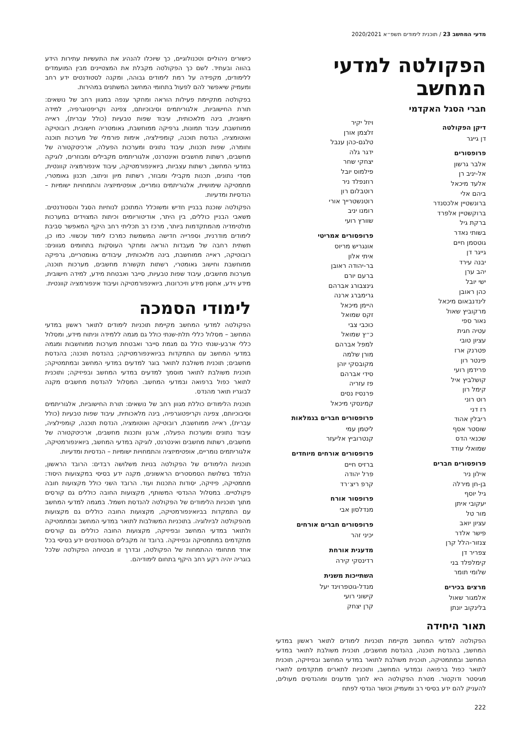מדעי המחשב 23 / תוכנית לימודים תשפ״א 2020/2021
הפקולטה למדעי המחשב
חברי הסגל האקדמי
דיקן הפקולטה
דן גייגר
פרופסורים
אלבר גרשון
אל-יניב רן
אלעד מיכאל
ביהם אלי
ברונשטיין אלכסנדר
ברוקשטיין אלפרד
ברקת גיל
בשותי נאדר
גוטסמן חיים
גייגר דן
יבנה עירד
יהב ערן
ישי יובל
כהן ראובן
לינדנבאום מיכאל
מרקוביץ שאול
נאור ספי
עטיה חגית
עציון טובי
פטרנק ארז
פינטר רון
פרידמן רועי
קושלביץ איל
קימל רון
רוט רוני
רז דני
ריבלין אהוד
שוסטר אסף
שכנאי הדס
שמואלי עודד
פרופסורים חברים
אילון ניר
בן-חן מירלה
גיל יוסף
יעקובי איתן
מור טל
עציון יואב
פישר אלדר
צנזור-הלל קרן
צפריר דן
קימלפלד בני
שלומי תומר
מרצים בכירים
אלמגור שאול
בלינקוב יונתן
ויזל יקיר
זלצמן אורן
טלגם-כהן ענבל
ידגר גלה
יצחקי שחר
פילמוס יובל
רוזנפלד ניר
רוטבלום רון
רוטנשטרייך אורי
רומנו יניב
שוורץ רועי
פרופסורים אמריטי
אונגריש מריוס
איתי אלון
בר-יהודה ראובן
ברעם יורם
גינצבורג אברהם
גרימברג ארנה
היימן מיכאל
זקס שמואל
כוכבי צבי
כ״ץ שמואל
למפל אברהם
מורן שלמה
מקובסקי יוהן
סידי אברהם
פז עזריה
פרנסיז נסים
קמינסקי מיכאל
פרופסורים חברים בגמלאות
ליטמן עמי
קנטרוביץ אליעזר
פרופסורים אורחים מיוחדים
ברזיס חיים
פרל יהודה
קרפ ריצ׳רד
פרופסור אורח
מנדלסון אבי
פרופסורים חברים אורחים
יכיני זהר
מדענית אורחת
רדינסקי קירה
השתייכות משנית
מנדל-גוטפרוינד יעל
קישוני רועי
קרן יצחק
תאור היחידה
הפקולטה למדעי המחשב מקיימת תוכניות לימודים לתואר ראשון במדעי המחשב, בהנדסת תוכנה, בהנדסת מחשבים, תוכנית משולבת לתואר במדעי המחשב ובמתמטיקה, תוכנית משולבת לתואר במדעי המחשב ובפיזיקה, תוכנית לתואר כפול ברפואה ובמדעי המחשב, ותוכניות לתארים מתקדמים לתארי מגיסטר ודוקטור. מטרת הפקולטה היא לחנך מדענים ומהנדסים מעולים, להעניק להם ידע בסיסי רב ומעמיק וכושר הנדסי לפתח
כישורים ניהוליים וטכנולוגיים, כך שיוכלו להנהיג את התעשיות עתירות הידע בהווה ובעתיד. לשם כך הפקולטה מקבלת את המצטיינים מבין המועמדים ללימודים, מקפידה על רמת לימודים גבוהה, ומקנה לסטודנטים ידע רחב ומעמיק שיאפשר להם לפעול בתחומי המחשב המשתנים במהירות.
בפקולטה מתקיימת פעילות הוראה ומחקר ענפה במגוון רחב של נושאים: תורת החישוביות, אלגוריתמים וסיבוכיותם, צפינה וקריפטוגרפיה, למידה חישובית, בינה מלאכותית, עיבוד שפות טבעיות (כולל עברית), ראייה ממוחשבת, עיבוד תמונות, גרפיקה ממוחשבת, גאומטריה חישובית, רובוטיקה ואוטומציה, הנדסת תוכנה, קומפילציה, אימות פורמלי של מערכות תוכנה וחומרה, שפות תכנות, עיבוד נתונים ומערכות הפעלה, ארכיטקטורה של מחשבים, רשתות מחשבים ואינטרנט, אלגוריתמים מקבילים ומבוזרים, לוגיקה במדעי המחשב, רשתות עצביות, ביואינפורמטיקה, עיבוד אינפורמציה קוונטית, מסדי נתונים, תכנות מקבילי ומבוזר, רשתות מיון וניתוב, תכנון גאומטרי, מתמטיקה שימושית, אלגוריתמים נומריים, אופטימיזציה והתמחויות ישומיות – הנדסיות ומדעיות.
הפקולטה שוכנת בבניין חדיש ומשוכלל המתוכנן לנוחיות הסגל והסטודנטים. משאבי הבניין כוללים, בין היתר, אודיטוריומים וכיתות המצוידים במערכות מולטימדיה מהמתקדמות ביותר, מרכז רב תכליתי רחב היקף המאפשר סביבת לימודים מודרנית, וספרייה חדישה המשמשת כמרכז לימוד עכשווי. כמו כן, תשתית רחבה של מעבדות הוראה ומחקר העוסקות בתחומים מגוונים: רובוטיקה, ראייה ממוחשבת, בינה מלאכותית, עיבודים גאומטריים, גרפיקה ממוחשבת וחישוב גאומטרי, רשתות תקשורת מחשבים, מערכות תוכנה, מערכות מחשבים, עיבוד שפות טבעיות, סייבר ואבטחת מידע, למידה חישובית, מידע וידע, אחסון מידע וזיכרונות, ביואינפורמטיקה ועיבוד אינפורמציה קוונטית.
לימודי הסמכה
הפקולטה למדעי המחשב מקיימת תוכניות לימודים לתואר ראשון במדעי המחשב – מסלול כללי תלת-שנתי כולל גם מגמה ללמידה וניתוח מידע, ומסלול כללי ארבע-שנתי כולל גם מגמת סייבר ואבטחת מערכות ממוחשבות ומגמה במדעי המחשב עם התמקדות בביואינפורמטיקה; בהנדסת תוכנה; בהנדסת מחשבים; תוכנית משולבת לתואר בוגר למדעים במדעי המחשב ובמתמטיקה; תוכנית משולבת לתואר מוסמך למדעים במדעי המחשב ובפיזיקה; ותוכנית לתואר כפול ברפואה ובמדעי המחשב. המסלול להנדסת מחשבים מקנה לבוגריו תואר מהנדס.
תוכנית הלימודים כוללת מגוון רחב של נושאים: תורת החישוביות, אלגוריתמים וסיבוכיותם, צפינה וקריפטוגרפיה, בינה מלאכותית, עיבוד שפות טבעיות (כולל עברית), ראייה ממוחשבת, רובוטיקה ואוטומציה, הנדסת תוכנה, קומפילציה, עיבוד נתונים ומערכות הפעלה, ארגון ותכנות מחשבים, ארכיטקטורה של מחשבים, רשתות מחשבים ואינטרנט, לוגיקה במדעי המחשב, ביואינפורמטיקה, אלגוריתמים נומריים, אופטימיזציה והתמחויות ישומיות – הנדסיות ומדעיות.
תוכניות הלימודים של הפקולטה בנויות משלושה רבדים: הרובד הראשון, הנלמד בשלושת הסמסטרים הראשונים, מקנה ידע בסיסי במקצועות היסוד: מתמטיקה, פיזיקה, יסודות התכנות ועוד. הרובד השני כולל מקצועות חובה פקולטיים. במסלול ההנדסי המשותף, מקצועות החובה כוללים גם קורסים מתוך תוכניות הלימודים של הפקולטה להנדסת חשמל. במגמה למדעי המחשב עם התמקדות בביואינפורמטיקה, מקצועות החובה כוללים גם מקצועות מהפקולטה לביולוגיה. בתוכניות המשולבות לתואר במדעי המחשב ובמתמטיקה ולתואר במדעי המחשב ובפיזיקה, מקצועות החובה כוללים גם קורסים מתקדמים במתמטיקה ובפיזיקה. ברובד זה מקבלים הסטודנטים ידע בסיסי בכל אחד מתחומי ההתמחות של הפקולטה, ובדרך זו מבטיחה הפקולטה שלכל בוגריה יהיה רקע רחב היקף בתחום לימודיהם.
222